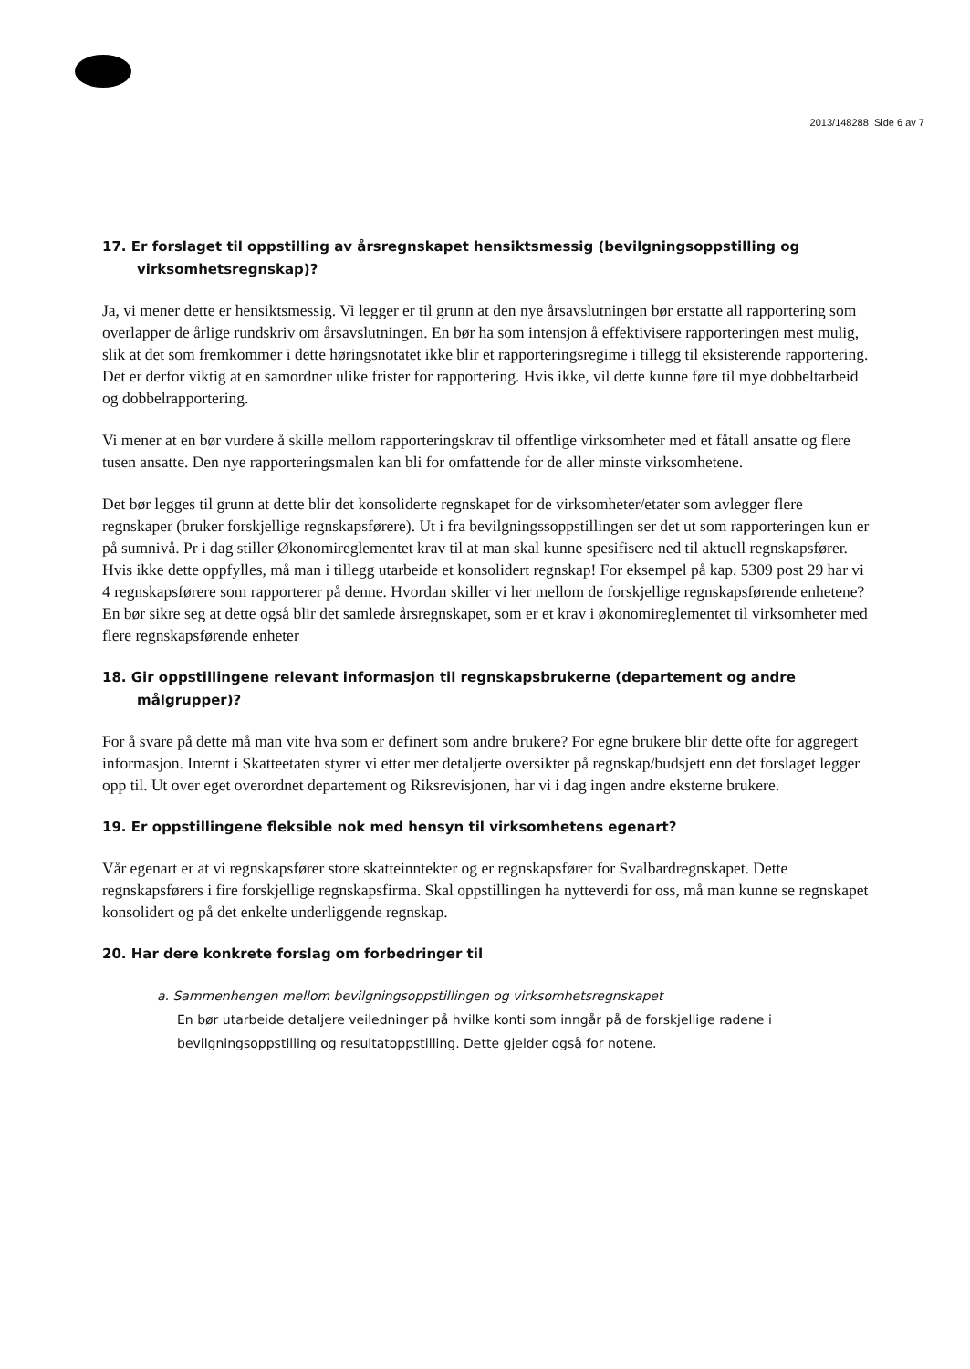2013/148288 Side 6 av 7
17. Er forslaget til oppstilling av årsregnskapet hensiktsmessig (bevilgningsoppstilling og virksomhetsregnskap)?
Ja, vi mener dette er hensiktsmessig. Vi legger er til grunn at den nye årsavslutningen bør erstatte all rapportering som overlapper de årlige rundskriv om årsavslutningen. En bør ha som intensjon å effektivisere rapporteringen mest mulig, slik at det som fremkommer i dette høringsnotatet ikke blir et rapporteringsregime i tillegg til eksisterende rapportering. Det er derfor viktig at en samordner ulike frister for rapportering. Hvis ikke, vil dette kunne føre til mye dobbeltarbeid og dobbelrapportering.
Vi mener at en bør vurdere å skille mellom rapporteringskrav til offentlige virksomheter med et fåtall ansatte og flere tusen ansatte. Den nye rapporteringsmalen kan bli for omfattende for de aller minste virksomhetene.
Det bør legges til grunn at dette blir det konsoliderte regnskapet for de virksomheter/etater som avlegger flere regnskaper (bruker forskjellige regnskapsførere). Ut i fra bevilgningssoppstillingen ser det ut som rapporteringen kun er på sumnivå. Pr i dag stiller Økonomireglementet krav til at man skal kunne spesifisere ned til aktuell regnskapsfører. Hvis ikke dette oppfylles, må man i tillegg utarbeide et konsolidert regnskap! For eksempel på kap. 5309 post 29 har vi 4 regnskapsførere som rapporterer på denne. Hvordan skiller vi her mellom de forskjellige regnskapsførende enhetene? En bør sikre seg at dette også blir det samlede årsregnskapet, som er et krav i økonomireglementet til virksomheter med flere regnskapsførende enheter
18. Gir oppstillingene relevant informasjon til regnskapsbrukerne (departement og andre målgrupper)?
For å svare på dette må man vite hva som er definert som andre brukere? For egne brukere blir dette ofte for aggregert informasjon. Internt i Skatteetaten styrer vi etter mer detaljerte oversikter på regnskap/budsjett enn det forslaget legger opp til. Ut over eget overordnet departement og Riksrevisjonen, har vi i dag ingen andre eksterne brukere.
19. Er oppstillingene fleksible nok med hensyn til virksomhetens egenart?
Vår egenart er at vi regnskapsfører store skatteinntekter og er regnskapsfører for Svalbardregnskapet. Dette regnskapsførers i fire forskjellige regnskapsfirma. Skal oppstillingen ha nytteverdi for oss, må man kunne se regnskapet konsolidert og på det enkelte underliggende regnskap.
20. Har dere konkrete forslag om forbedringer til
a. Sammenhengen mellom bevilgningsoppstillingen og virksomhetsregnskapet
En bør utarbeide detaljere veiledninger på hvilke konti som inngår på de forskjellige radene i bevilgningsoppstilling og resultatoppstilling. Dette gjelder også for notene.